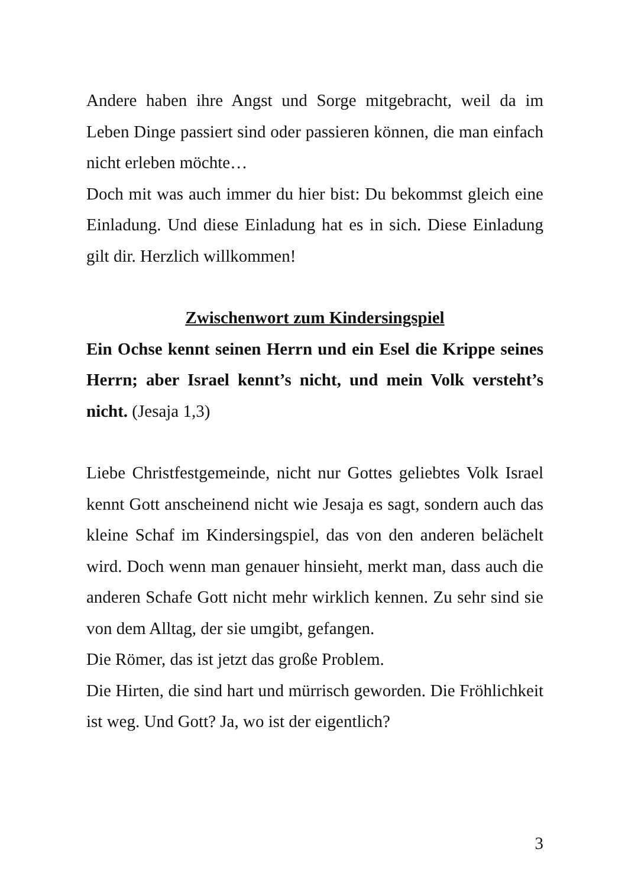Andere haben ihre Angst und Sorge mitgebracht, weil da im Leben Dinge passiert sind oder passieren können, die man ein­fach nicht erleben möchte…
Doch mit was auch immer du hier bist: Du bekommst gleich eine Einladung. Und diese Einladung hat es in sich. Diese Ein­ladung gilt dir. Herzlich willkommen!
Zwischenwort zum Kindersingspiel
Ein Ochse kennt seinen Herrn und ein Esel die Krippe sei­nes Herrn; aber Israel kennt’s nicht, und mein Volk ver­steht’s nicht. (Jesaja 1,3)
Liebe Christfestgemeinde, nicht nur Gottes geliebtes Volk Isra­el kennt Gott anscheinend nicht wie Jesaja es sagt, sondern auch das kleine Schaf im Kindersingspiel, das von den anderen belächelt wird. Doch wenn man genauer hinsieht, merkt man, dass auch die anderen Schafe Gott nicht mehr wirklich kennen. Zu sehr sind sie von dem Alltag, der sie umgibt, gefangen.
Die Römer, das ist jetzt das große Problem.
Die Hirten, die sind hart und mürrisch geworden. Die Fröhlich­keit ist weg. Und Gott? Ja, wo ist der eigentlich?
3